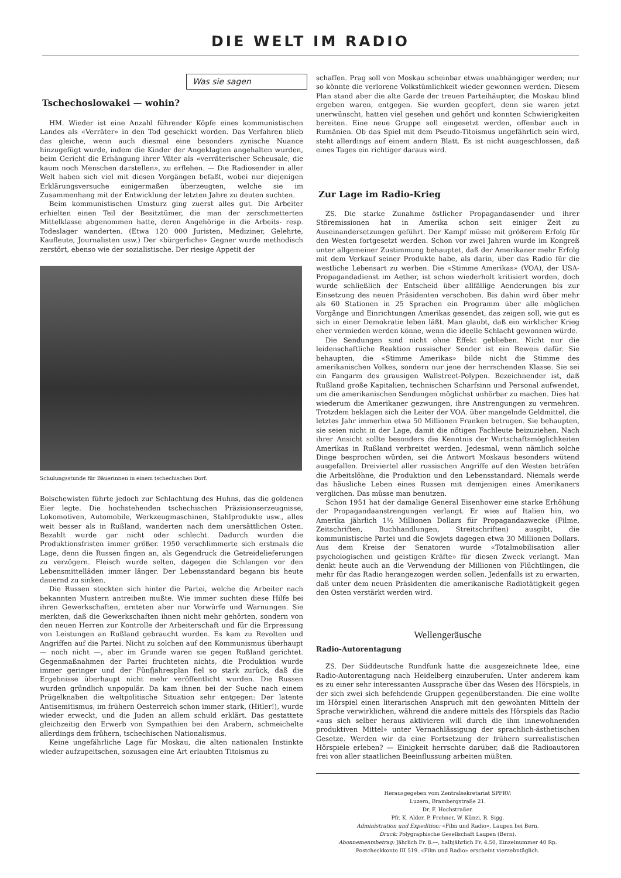DIE WELT IM RADIO
Was sie sagen
Tschechoslowakei — wohin?
HM. Wieder ist eine Anzahl führender Köpfe eines kommunistischen Landes als «Verräter» in den Tod geschickt worden. Das Verfahren blieb das gleiche, wenn auch diesmal eine besonders zynische Nuance hinzugefügt wurde, indem die Kinder der Angeklagten angehalten wurden, beim Gericht die Erhängung ihrer Väter als «verräterischer Scheusale, die kaum noch Menschen darstellen», zu erflehen. — Die Radiosender in aller Welt haben sich viel mit diesen Vorgängen befaßt, wobei nur diejenigen Erklärungsversuche einigermaßen überzeugten, welche sie im Zusammenhang mit der Entwicklung der letzten Jahre zu deuten suchten.
Beim kommunistischen Umsturz ging zuerst alles gut. Die Arbeiter erhielten einen Teil der Besitztümer, die man der zerschmetterten Mittelklasse abgenommen hatte, deren Angehörige in die Arbeits- resp. Todeslager wanderten. (Etwa 120 000 Juristen, Mediziner, Gelehrte, Kaufleute, Journalisten usw.) Der «bürgerliche» Gegner wurde methodisch zerstört, ebenso wie der sozialistische. Der riesige Appetit der
Schulungsstunde für Bäuerinnen in einem tschechischen Dorf.
Bolschewisten führte jedoch zur Schlachtung des Huhns, das die goldenen Eier legte. Die hochstehenden tschechischen Präzisionserzeugnisse, Lokomotiven, Automobile, Werkzeugmaschinen, Stahlprodukte usw., alles weit besser als in Rußland, wanderten nach dem unersättlichen Osten. Bezahlt wurde gar nicht oder schlecht. Dadurch wurden die Produktionsfristen immer größer. 1950 verschlimmerte sich erstmals die Lage, denn die Russen fingen an, als Gegendruck die Getreidelieferungen zu verzögern. Fleisch wurde selten, dagegen die Schlangen vor den Lebensmittelläden immer länger. Der Lebensstandard begann bis heute dauernd zu sinken.
Die Russen steckten sich hinter die Partei, welche die Arbeiter nach bekannten Mustern antreiben mußte. Wie immer suchten diese Hilfe bei ihren Gewerkschaften, ernteten aber nur Vorwürfe und Warnungen. Sie merkten, daß die Gewerkschaften ihnen nicht mehr gehörten, sondern von den neuen Herren zur Kontrolle der Arbeiterschaft und für die Erpressung von Leistungen an Rußland gebraucht wurden. Es kam zu Revolten und Angriffen auf die Partei. Nicht zu solchen auf den Kommunismus überhaupt — noch nicht —, aber im Grunde waren sie gegen Rußland gerichtet. Gegenmaßnahmen der Partei fruchteten nichts, die Produktion wurde immer geringer und der Fünfjahresplan fiel so stark zurück, daß die Ergebnisse überhaupt nicht mehr veröffentlicht wurden. Die Russen wurden gründlich unpopulär. Da kam ihnen bei der Suche nach einem Prügelknaben die weltpolitische Situation sehr entgegen: Der latente Antisemitismus, im frühern Oesterreich schon immer stark, (Hitler!), wurde wieder erweckt, und die Juden an allem schuld erklärt. Das gestattete gleichzeitig den Erwerb von Sympathien bei den Arabern, schmeichelte allerdings dem frühern, tschechischen Nationalismus.
Keine ungefährliche Lage für Moskau, die alten nationalen Instinkte wieder aufzupeitschen, sozusagen eine Art erlaubten Titoismus zu
schaffen. Prag soll von Moskau scheinbar etwas unabhängiger werden; nur so könnte die verlorene Volkstümlichkeit wieder gewonnen werden. Diesem Plan stand aber die alte Garde der treuen Parteihäupter, die Moskau blind ergeben waren, entgegen. Sie wurden geopfert, denn sie waren jetzt unerwünscht, hatten viel gesehen und gehört und konnten Schwierigkeiten bereiten. Eine neue Gruppe soll eingesetzt werden, offenbar auch in Rumänien. Ob das Spiel mit dem Pseudo-Titoismus ungefährlich sein wird, steht allerdings auf einem andern Blatt. Es ist nicht ausgeschlossen, daß eines Tages ein richtiger daraus wird.
Zur Lage im Radio-Krieg
ZS. Die starke Zunahme östlicher Propagandasender und ihrer Störemissionen hat in Amerika schon seit einiger Zeit zu Auseinandersetzungen geführt. Der Kampf müsse mit größerem Erfolg für den Westen fortgesetzt werden. Schon vor zwei Jahren wurde im Kongreß unter allgemeiner Zustimmung behauptet, daß der Amerikaner mehr Erfolg mit dem Verkauf seiner Produkte habe, als darin, über das Radio für die westliche Lebensart zu werben. Die «Stimme Amerikas» (VOA), der USA-Propagandadienst im Aether, ist schon wiederholt kritisiert worden, doch wurde schließlich der Entscheid über allfällige Aenderungen bis zur Einsetzung des neuen Präsidenten verschoben. Bis dahin wird über mehr als 60 Stationen in 25 Sprachen ein Programm über alle möglichen Vorgänge und Einrichtungen Amerikas gesendet, das zeigen soll, wie gut es sich in einer Demokratie leben läßt. Man glaubt, daß ein wirklicher Krieg eher vermieden werden könne, wenn die ideelle Schlacht gewonnen würde.
Die Sendungen sind nicht ohne Effekt geblieben. Nicht nur die leidenschaftliche Reaktion russischer Sender ist ein Beweis dafür. Sie behaupten, die «Stimme Amerikas» bilde nicht die Stimme des amerikanischen Volkes, sondern nur jene der herrschenden Klasse. Sie sei ein Fangarm des grausigen Wallstreet-Polypen. Bezeichnender ist, daß Rußland große Kapitalien, technischen Scharfsinn und Personal aufwendet, um die amerikanischen Sendungen möglichst unhörbar zu machen. Dies hat wiederum die Amerikaner gezwungen, ihre Anstrengungen zu vermehren. Trotzdem beklagen sich die Leiter der VOA. über mangelnde Geldmittel, die letztes Jahr immerhin etwa 50 Millionen Franken betrugen. Sie behaupten, sie seien nicht in der Lage, damit die nötigen Fachleute beizuziehen. Nach ihrer Ansicht sollte besonders die Kenntnis der Wirtschaftsmöglichkeiten Amerikas in Rußland verbreitet werden. Jedesmal, wenn nämlich solche Dinge besprochen würden, sei die Antwort Moskaus besonders wütend ausgefallen. Dreiviertel aller russischen Angriffe auf den Westen beträfen die Arbeitslöhne, die Produktion und den Lebensstandard. Niemals werde das häusliche Leben eines Russen mit demjenigen eines Amerikaners verglichen. Das müsse man benutzen.
Schon 1951 hat der damalige General Eisenhower eine starke Erhöhung der Propagandaanstrengungen verlangt. Er wies auf Italien hin, wo Amerika jährlich 1½ Millionen Dollars für Propagandazwecke (Filme, Zeitschriften, Buchhandlungen, Streitschriften) ausgibt, die kommunistische Partei und die Sowjets dagegen etwa 30 Millionen Dollars. Aus dem Kreise der Senatoren wurde «Totalmobilisation aller psychologischen und geistigen Kräfte» für diesen Zweck verlangt. Man denkt heute auch an die Verwendung der Millionen von Flüchtlingen, die mehr für das Radio herangezogen werden sollen. Jedenfalls ist zu erwarten, daß unter dem neuen Präsidenten die amerikanische Radiotätigkeit gegen den Osten verstärkt werden wird.
Wellengeräusche
Radio-Autorentagung
ZS. Der Süddeutsche Rundfunk hatte die ausgezeichnete Idee, eine Radio-Autorentagung nach Heidelberg einzuberufen. Unter anderem kam es zu einer sehr interessanten Aussprache über das Wesen des Hörspiels, in der sich zwei sich befehdende Gruppen gegenüberstanden. Die eine wollte im Hörspiel einen literarischen Anspruch mit den gewohnten Mitteln der Sprache verwirklichen, während die andere mittels des Hörspiels das Radio «aus sich selber heraus aktivieren will durch die ihm innewohnenden produktiven Mittel» unter Vernachlässigung der sprachlich-ästhetischen Gesetze. Werden wir da eine Fortsetzung der frühern surrealistischen Hörspiele erleben? — Einigkeit herrschte darüber, daß die Radioautoren frei von aller staatlichen Beeinflussung arbeiten müßten.
Herausgegeben vom Zentralsekretariat SPFRV:
Luzern, Brambergstraße 21.
Dr. F. Hochstraßer.
Pfr. K. Alder, P. Frehner, W. Künzi, R. Sigg.
Administration und Expedition: «Film und Radio», Laupen bei Bern.
Druck: Polygraphische Gesellschaft Laupen (Bern).
Abonnementsbetrag: Jährlich Fr. 8.—, halbjährlich Fr. 4.50, Einzelnummer 40 Rp.
Postcheckkonto III 519. «Film und Radio» erscheint vierzehntäglich.